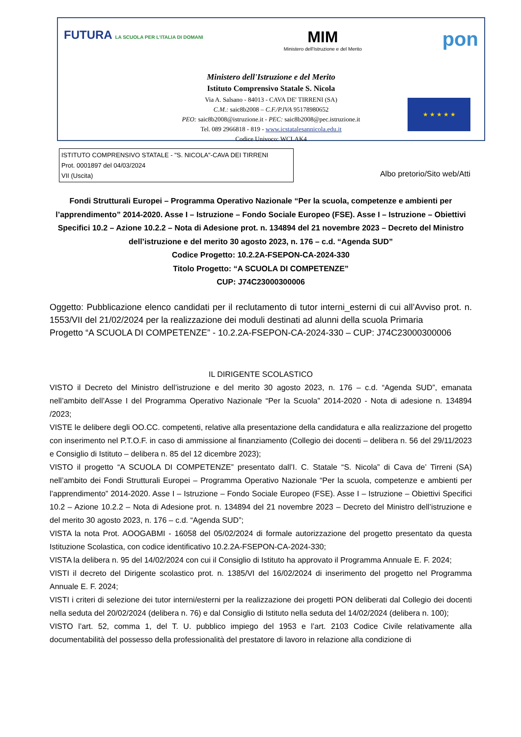FUTURA LA SCUOLA PER L'ITALIA DI DOMANI
MIM
Ministero dell'Istruzione e del Merito
pon
Ministero dell'Istruzione e del Merito
Istituto Comprensivo Statale S. Nicola
Via A. Salsano - 84013 - CAVA DE' TIRRENI (SA)
C.M.: saic8b2008 – C.F./P.IVA 95178980652
PEO: saic8b2008@istruzione.it - PEC: saic8b2008@pec.istruzione.it
Tel. 089 2966818 - 819 - www.icstatalesannicola.edu.it
Codice Univoco: WCLAK4
★ ★ ★ ★ ★
ISTITUTO COMPRENSIVO STATALE - "S. NICOLA"-CAVA DEI TIRRENI
Prot. 0001897 del 04/03/2024
VII (Uscita)
Albo pretorio/Sito web/Atti
Fondi Strutturali Europei – Programma Operativo Nazionale “Per la scuola, competenze e ambienti per l’apprendimento” 2014-2020. Asse I – Istruzione – Fondo Sociale Europeo (FSE). Asse I – Istruzione – Obiettivi Specifici 10.2 – Azione 10.2.2 – Nota di Adesione prot. n. 134894 del 21 novembre 2023 – Decreto del Ministro dell’istruzione e del merito 30 agosto 2023, n. 176 – c.d. “Agenda SUD”
Codice Progetto: 10.2.2A-FSEPON-CA-2024-330
Titolo Progetto: “A SCUOLA DI COMPETENZE”
CUP: J74C23000300006
Oggetto: Pubblicazione elenco candidati per il reclutamento di tutor interni_esterni di cui all’Avviso prot. n. 1553/VII del 21/02/2024 per la realizzazione dei moduli destinati ad alunni della scuola Primaria
Progetto “A SCUOLA DI COMPETENZE” - 10.2.2A-FSEPON-CA-2024-330 – CUP: J74C23000300006
IL DIRIGENTE SCOLASTICO
VISTO il Decreto del Ministro dell’istruzione e del merito 30 agosto 2023, n. 176 – c.d. “Agenda SUD”, emanata nell’ambito dell’Asse I del Programma Operativo Nazionale “Per la Scuola” 2014-2020 - Nota di adesione n. 134894 /2023;
VISTE le delibere degli OO.CC. competenti, relative alla presentazione della candidatura e alla realizzazione del progetto con inserimento nel P.T.O.F. in caso di ammissione al finanziamento (Collegio dei docenti – delibera n. 56 del 29/11/2023 e Consiglio di Istituto – delibera n. 85 del 12 dicembre 2023);
VISTO il progetto “A SCUOLA DI COMPETENZE” presentato dall’I. C. Statale “S. Nicola” di Cava de’ Tirreni (SA) nell’ambito dei Fondi Strutturali Europei – Programma Operativo Nazionale “Per la scuola, competenze e ambienti per l’apprendimento” 2014-2020. Asse I – Istruzione – Fondo Sociale Europeo (FSE). Asse I – Istruzione – Obiettivi Specifici 10.2 – Azione 10.2.2 – Nota di Adesione prot. n. 134894 del 21 novembre 2023 – Decreto del Ministro dell’istruzione e del merito 30 agosto 2023, n. 176 – c.d. “Agenda SUD”;
VISTA la nota Prot. AOOGABMI - 16058 del 05/02/2024 di formale autorizzazione del progetto presentato da questa Istituzione Scolastica, con codice identificativo 10.2.2A-FSEPON-CA-2024-330;
VISTA la delibera n. 95 del 14/02/2024 con cui il Consiglio di Istituto ha approvato il Programma Annuale E. F. 2024;
VISTI il decreto del Dirigente scolastico prot. n. 1385/VI del 16/02/2024 di inserimento del progetto nel Programma Annuale E. F. 2024;
VISTI i criteri di selezione dei tutor interni/esterni per la realizzazione dei progetti PON deliberati dal Collegio dei docenti nella seduta del 20/02/2024 (delibera n. 76) e dal Consiglio di Istituto nella seduta del 14/02/2024 (delibera n. 100);
VISTO l’art. 52, comma 1, del T. U. pubblico impiego del 1953 e l’art. 2103 Codice Civile relativamente alla documentabilità del possesso della professionalità del prestatore di lavoro in relazione alla condizione di